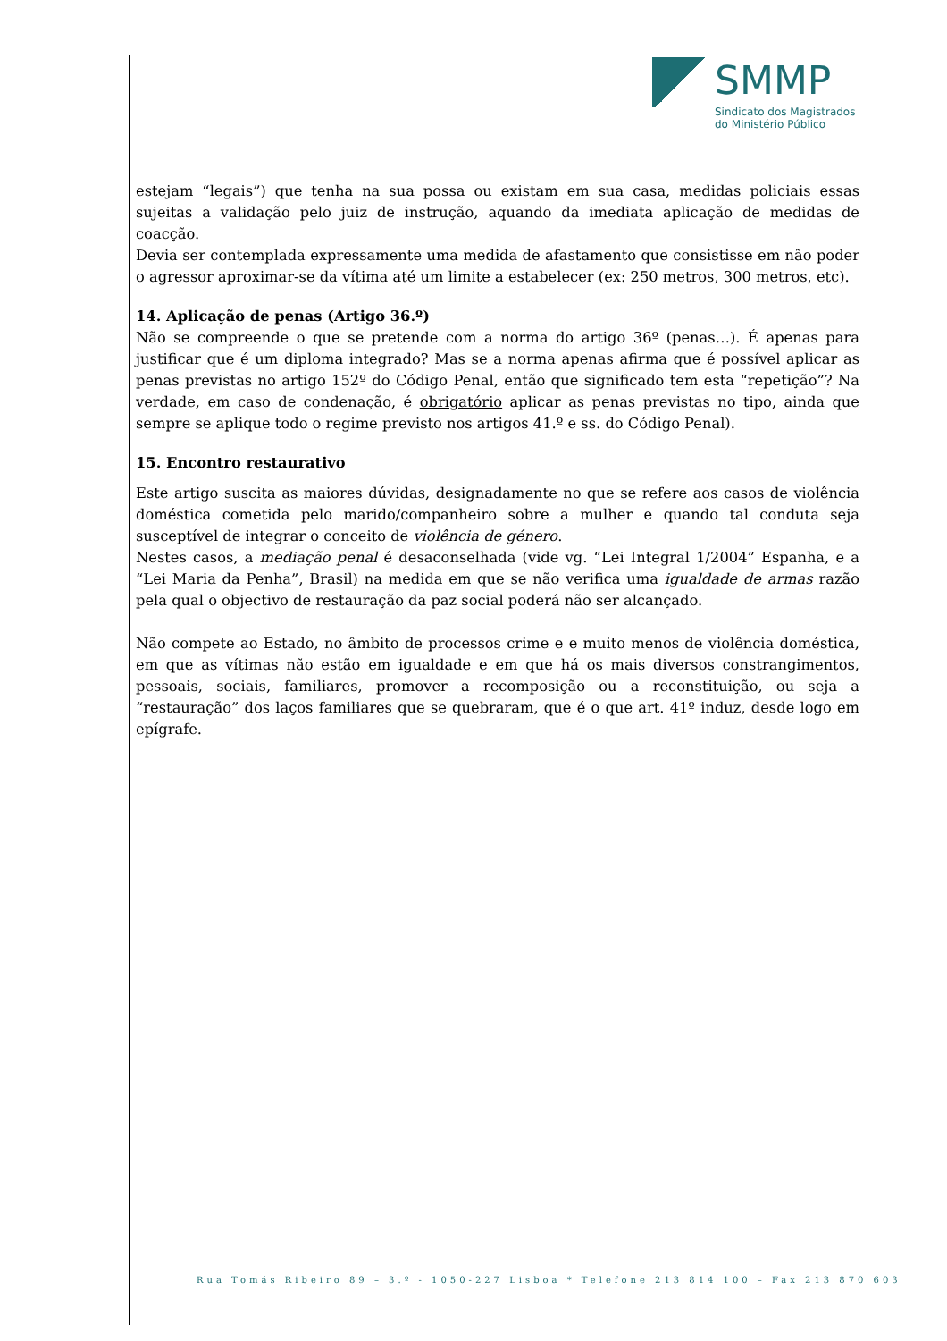SMMP
Sindicato dos Magistrados
do Ministério Público
estejam “legais”) que tenha na sua possa ou existam em sua casa, medidas policiais essas sujeitas a validação pelo juiz de instrução, aquando da imediata aplicação de medidas de coacção.
Devia ser contemplada expressamente uma medida de afastamento que consistisse em não poder o agressor aproximar-se da vítima até um limite a estabelecer (ex: 250 metros, 300 metros, etc).
14. Aplicação de penas (Artigo 36.º)
Não se compreende o que se pretende com a norma do artigo 36º (penas…). É apenas para justificar que é um diploma integrado? Mas se a norma apenas afirma que é possível aplicar as penas previstas no artigo 152º do Código Penal, então que significado tem esta “repetição”? Na verdade, em caso de condenação, é obrigatório aplicar as penas previstas no tipo, ainda que sempre se aplique todo o regime previsto nos artigos 41.º e ss. do Código Penal).
15. Encontro restaurativo
Este artigo suscita as maiores dúvidas, designadamente no que se refere aos casos de violência doméstica cometida pelo marido/companheiro sobre a mulher e quando tal conduta seja susceptível de integrar o conceito de violência de género.
Nestes casos, a mediação penal é desaconselhada (vide vg. “Lei Integral 1/2004” Espanha, e a “Lei Maria da Penha”, Brasil) na medida em que se não verifica uma igualdade de armas razão pela qual o objectivo de restauração da paz social poderá não ser alcançado.
Não compete ao Estado, no âmbito de processos crime e e muito menos de violência doméstica, em que as vítimas não estão em igualdade e em que há os mais diversos constrangimentos, pessoais, sociais, familiares, promover a recomposição ou a reconstituição, ou seja a “restauração” dos laços familiares que se quebraram, que é o que art. 41º induz, desde logo em epígrafe.
Rua Tomás Ribeiro 89 – 3.º - 1050-227 Lisboa * Telefone 213 814 100 – Fax 213 870 603